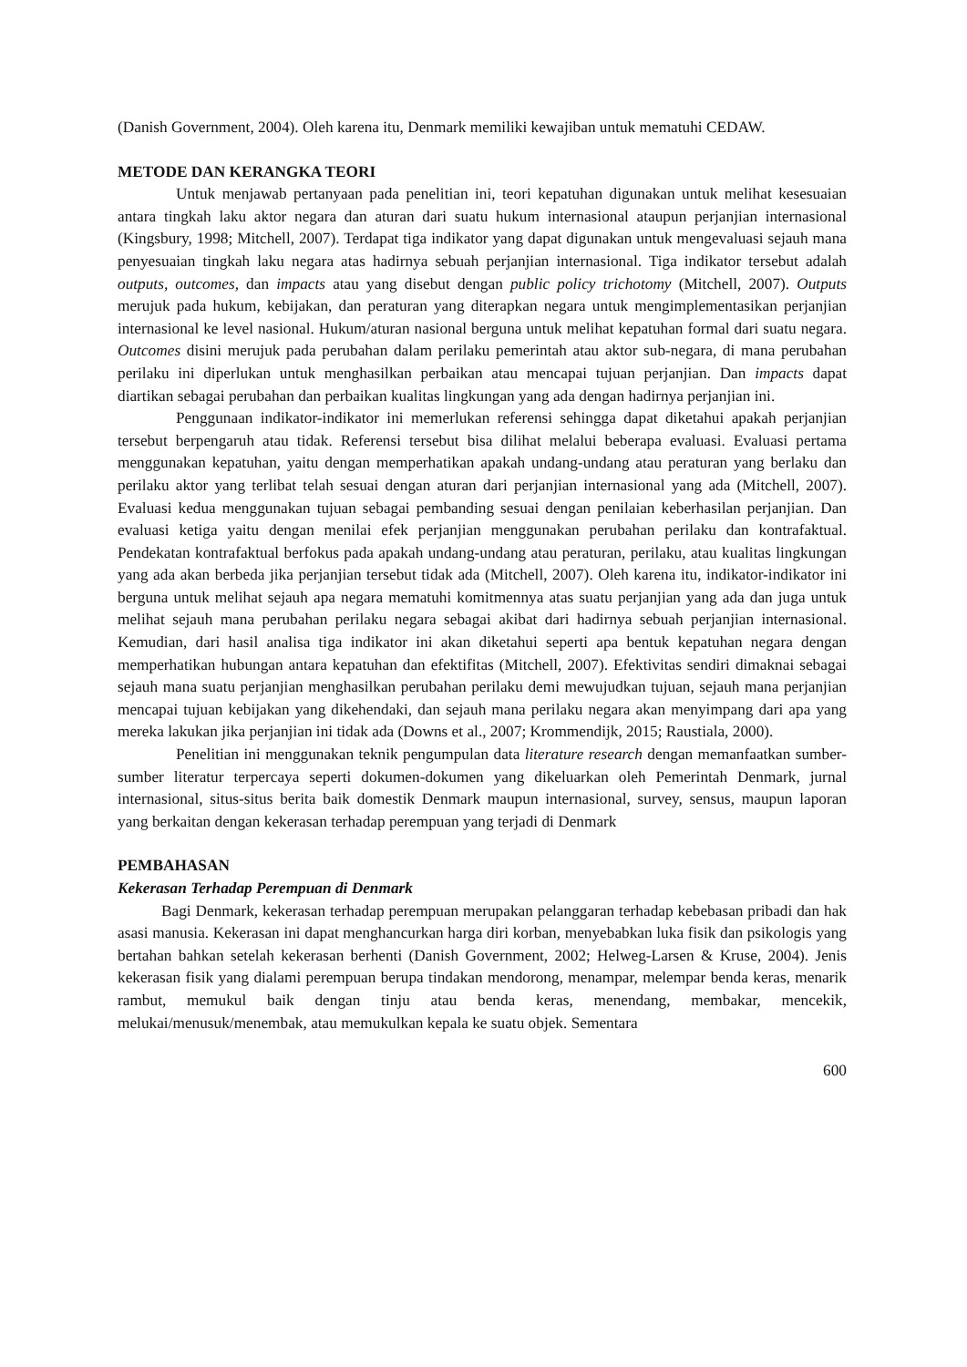(Danish Government, 2004). Oleh karena itu, Denmark memiliki kewajiban untuk mematuhi CEDAW.
METODE DAN KERANGKA TEORI
Untuk menjawab pertanyaan pada penelitian ini, teori kepatuhan digunakan untuk melihat kesesuaian antara tingkah laku aktor negara dan aturan dari suatu hukum internasional ataupun perjanjian internasional (Kingsbury, 1998; Mitchell, 2007). Terdapat tiga indikator yang dapat digunakan untuk mengevaluasi sejauh mana penyesuaian tingkah laku negara atas hadirnya sebuah perjanjian internasional. Tiga indikator tersebut adalah outputs, outcomes, dan impacts atau yang disebut dengan public policy trichotomy (Mitchell, 2007). Outputs merujuk pada hukum, kebijakan, dan peraturan yang diterapkan negara untuk mengimplementasikan perjanjian internasional ke level nasional. Hukum/aturan nasional berguna untuk melihat kepatuhan formal dari suatu negara. Outcomes disini merujuk pada perubahan dalam perilaku pemerintah atau aktor sub-negara, di mana perubahan perilaku ini diperlukan untuk menghasilkan perbaikan atau mencapai tujuan perjanjian. Dan impacts dapat diartikan sebagai perubahan dan perbaikan kualitas lingkungan yang ada dengan hadirnya perjanjian ini.
Penggunaan indikator-indikator ini memerlukan referensi sehingga dapat diketahui apakah perjanjian tersebut berpengaruh atau tidak. Referensi tersebut bisa dilihat melalui beberapa evaluasi. Evaluasi pertama menggunakan kepatuhan, yaitu dengan memperhatikan apakah undang-undang atau peraturan yang berlaku dan perilaku aktor yang terlibat telah sesuai dengan aturan dari perjanjian internasional yang ada (Mitchell, 2007). Evaluasi kedua menggunakan tujuan sebagai pembanding sesuai dengan penilaian keberhasilan perjanjian. Dan evaluasi ketiga yaitu dengan menilai efek perjanjian menggunakan perubahan perilaku dan kontrafaktual. Pendekatan kontrafaktual berfokus pada apakah undang-undang atau peraturan, perilaku, atau kualitas lingkungan yang ada akan berbeda jika perjanjian tersebut tidak ada (Mitchell, 2007). Oleh karena itu, indikator-indikator ini berguna untuk melihat sejauh apa negara mematuhi komitmennya atas suatu perjanjian yang ada dan juga untuk melihat sejauh mana perubahan perilaku negara sebagai akibat dari hadirnya sebuah perjanjian internasional. Kemudian, dari hasil analisa tiga indikator ini akan diketahui seperti apa bentuk kepatuhan negara dengan memperhatikan hubungan antara kepatuhan dan efektifitas (Mitchell, 2007). Efektivitas sendiri dimaknai sebagai sejauh mana suatu perjanjian menghasilkan perubahan perilaku demi mewujudkan tujuan, sejauh mana perjanjian mencapai tujuan kebijakan yang dikehendaki, dan sejauh mana perilaku negara akan menyimpang dari apa yang mereka lakukan jika perjanjian ini tidak ada (Downs et al., 2007; Krommendijk, 2015; Raustiala, 2000).
Penelitian ini menggunakan teknik pengumpulan data literature research dengan memanfaatkan sumber-sumber literatur terpercaya seperti dokumen-dokumen yang dikeluarkan oleh Pemerintah Denmark, jurnal internasional, situs-situs berita baik domestik Denmark maupun internasional, survey, sensus, maupun laporan yang berkaitan dengan kekerasan terhadap perempuan yang terjadi di Denmark
PEMBAHASAN
Kekerasan Terhadap Perempuan di Denmark
Bagi Denmark, kekerasan terhadap perempuan merupakan pelanggaran terhadap kebebasan pribadi dan hak asasi manusia. Kekerasan ini dapat menghancurkan harga diri korban, menyebabkan luka fisik dan psikologis yang bertahan bahkan setelah kekerasan berhenti (Danish Government, 2002; Helweg-Larsen & Kruse, 2004). Jenis kekerasan fisik yang dialami perempuan berupa tindakan mendorong, menampar, melempar benda keras, menarik rambut, memukul baik dengan tinju atau benda keras, menendang, membakar, mencekik, melukai/menusuk/menembak, atau memukulkan kepala ke suatu objek. Sementara
600